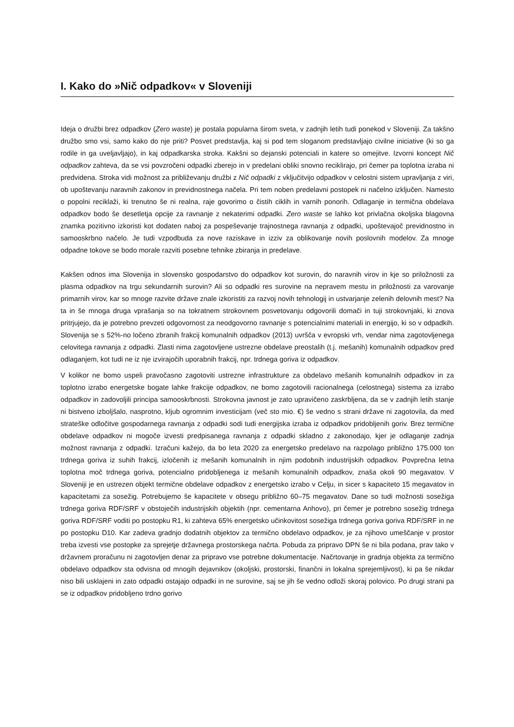I. Kako do »Nič odpadkov« v Sloveniji
Ideja o družbi brez odpadkov (Zero waste) je postala popularna širom sveta, v zadnjih letih tudi ponekod v Sloveniji. Za takšno družbo smo vsi, samo kako do nje priti? Posvet predstavlja, kaj si pod tem sloganom predstavljajo civilne iniciative (ki so ga rodile in ga uveljavljajo), in kaj odpadkarska stroka. Kakšni so dejanski potenciali in katere so omejitve. Izvorni koncept Nič odpadkov zahteva, da se vsi povzročeni odpadki zberejo in v predelani obliki snovno reciklirajo, pri čemer pa toplotna izraba ni predvidena. Stroka vidi možnost za približevanju družbi z Nič odpadki z vključitvijo odpadkov v celostni sistem upravljanja z viri, ob upoštevanju naravnih zakonov in previdnostnega načela. Pri tem noben predelavni postopek ni načelno izključen. Namesto o popolni reciklaži, ki trenutno še ni realna, raje govorimo o čistih ciklih in varnih ponorih. Odlaganje in termična obdelava odpadkov bodo še desetletja opcije za ravnanje z nekaterimi odpadki. Zero waste se lahko kot privlačna okoljska blagovna znamka pozitivno izkoristi kot dodaten naboj za pospeševanje trajnostnega ravnanja z odpadki, upoštevajoč previdnostno in samooskrbno načelo. Je tudi vzpodbuda za nove raziskave in izziv za oblikovanje novih poslovnih modelov. Za mnoge odpadne tokove se bodo morale razviti posebne tehnike zbiranja in predelave.
Kakšen odnos ima Slovenija in slovensko gospodarstvo do odpadkov kot surovin, do naravnih virov in kje so priložnosti za plasma odpadkov na trgu sekundarnih surovin? Ali so odpadki res surovine na nepravem mestu in priložnosti za varovanje primarnih virov, kar so mnoge razvite države znale izkoristiti za razvoj novih tehnologij in ustvarjanje zelenih delovnih mest? Na ta in še mnoga druga vprašanja so na tokratnem strokovnem posvetovanju odgovorili domači in tuji strokovnjaki, ki znova pritrjujejo, da je potrebno prevzeti odgovornost za neodgovorno ravnanje s potencialnimi materiali in energijo, ki so v odpadkih. Slovenija se s 52%-no ločeno zbranih frakcij komunalnih odpadkov (2013) uvršča v evropski vrh, vendar nima zagotovljenega celovitega ravnanja z odpadki. Zlasti nima zagotovljene ustrezne obdelave preostalih (t.j. mešanih) komunalnih odpadkov pred odlaganjem, kot tudi ne iz nje izvirajočih uporabnih frakcij, npr. trdnega goriva iz odpadkov.
V kolikor ne bomo uspeli pravočasno zagotoviti ustrezne infrastrukture za obdelavo mešanih komunalnih odpadkov in za toplotno izrabo energetske bogate lahke frakcije odpadkov, ne bomo zagotovili racionalnega (celostnega) sistema za izrabo odpadkov in zadovoljili principa samooskrbnosti. Strokovna javnost je zato upravičeno zaskrbljena, da se v zadnjih letih stanje ni bistveno izboljšalo, nasprotno, kljub ogromnim investicijam (več sto mio. €) še vedno s strani države ni zagotovila, da med strateške odločitve gospodarnega ravnanja z odpadki sodi tudi energijska izraba iz odpadkov pridobljenih goriv. Brez termične obdelave odpadkov ni mogoče izvesti predpisanega ravnanja z odpadki skladno z zakonodajo, kjer je odlaganje zadnja možnost ravnanja z odpadki. Izračuni kažejo, da bo leta 2020 za energetsko predelavo na razpolago približno 175.000 ton trdnega goriva iz suhih frakcij, izločenih iz mešanih komunalnih in njim podobnih industrijskih odpadkov. Povprečna letna toplotna moč trdnega goriva, potencialno pridobljenega iz mešanih komunalnih odpadkov, znaša okoli 90 megavatov. V Sloveniji je en ustrezen objekt termične obdelave odpadkov z energetsko izrabo v Celju, in sicer s kapaciteto 15 megavatov in kapacitetami za sosežig. Potrebujemo še kapacitete v obsegu približno 60–75 megavatov. Dane so tudi možnosti sosežiga trdnega goriva RDF/SRF v obstoječih industrijskih objektih (npr. cementarna Anhovo), pri čemer je potrebno sosežig trdnega goriva RDF/SRF voditi po postopku R1, ki zahteva 65% energetsko učinkovitost sosežiga trdnega goriva goriva RDF/SRF in ne po postopku D10. Kar zadeva gradnjo dodatnih objektov za termično obdelavo odpadkov, je za njihovo umeščanje v prostor treba izvesti vse postopke za sprejetje državnega prostorskega načrta. Pobuda za pripravo DPN še ni bila podana, prav tako v državnem proračunu ni zagotovljen denar za pripravo vse potrebne dokumentacije. Načrtovanje in gradnja objekta za termično obdelavo odpadkov sta odvisna od mnogih dejavnikov (okoljski, prostorski, finančni in lokalna sprejemljivost), ki pa še nikdar niso bili usklajeni in zato odpadki ostajajo odpadki in ne surovine, saj se jih še vedno odloži skoraj polovico. Po drugi strani pa se iz odpadkov pridobljeno trdno gorivo